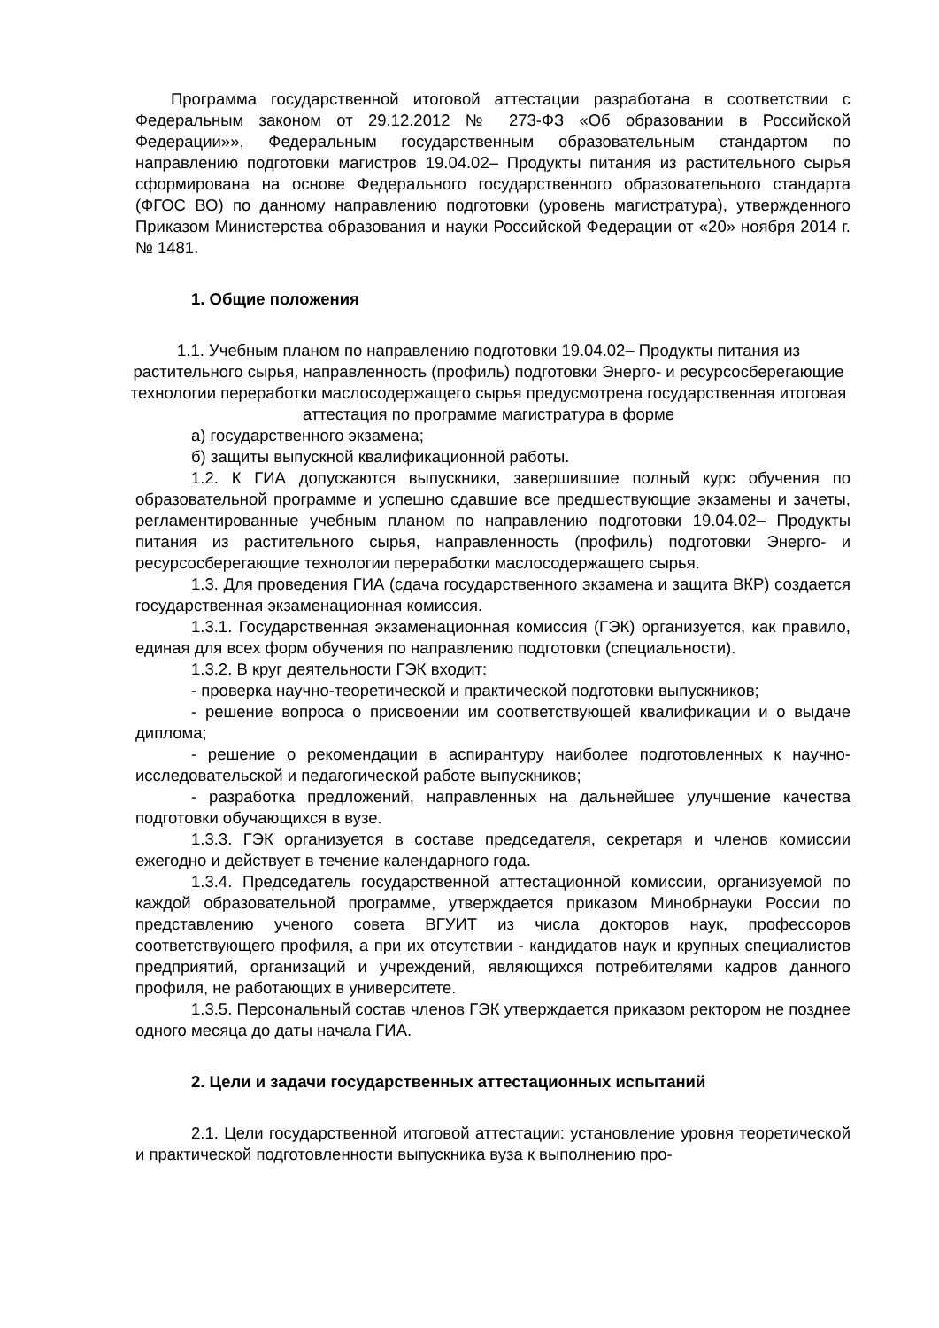Программа государственной итоговой аттестации разработана в соответствии с Федеральным законом от 29.12.2012 № 273-ФЗ «Об образовании в Российской Федерации»», Федеральным государственным образовательным стандартом по направлению подготовки магистров 19.04.02– Продукты питания из растительного сырья сформирована на основе Федерального государственного образовательного стандарта (ФГОС ВО) по данному направлению подготовки (уровень магистратура), утвержденного Приказом Министерства образования и науки Российской Федерации от «20» ноября 2014 г. № 1481.
1. Общие положения
1.1. Учебным планом по направлению подготовки 19.04.02– Продукты питания из растительного сырья, направленность (профиль) подготовки Энерго- и ресурсосберегающие технологии переработки маслосодержащего сырья предусмотрена государственная итоговая аттестация по программе магистратура в форме
а) государственного экзамена;
б) защиты выпускной квалификационной работы.
1.2. К ГИА допускаются выпускники, завершившие полный курс обучения по образовательной программе и успешно сдавшие все предшествующие экзамены и зачеты, регламентированные учебным планом по направлению подготовки 19.04.02– Продукты питания из растительного сырья, направленность (профиль) подготовки Энерго- и ресурсосберегающие технологии переработки маслосодержащего сырья.
1.3. Для проведения ГИА (сдача государственного экзамена и защита ВКР) создается государственная экзаменационная комиссия.
1.3.1. Государственная экзаменационная комиссия (ГЭК) организуется, как правило, единая для всех форм обучения по направлению подготовки (специальности).
1.3.2. В круг деятельности ГЭК входит:
- проверка научно-теоретической и практической подготовки выпускников;
- решение вопроса о присвоении им соответствующей квалификации и о выдаче диплома;
- решение о рекомендации в аспирантуру наиболее подготовленных к научно-исследовательской и педагогической работе выпускников;
- разработка предложений, направленных на дальнейшее улучшение качества подготовки обучающихся в вузе.
1.3.3. ГЭК организуется в составе председателя, секретаря и членов комиссии ежегодно и действует в течение календарного года.
1.3.4. Председатель государственной аттестационной комиссии, организуемой по каждой образовательной программе, утверждается приказом Минобрнауки России по представлению ученого совета ВГУИТ из числа докторов наук, профессоров соответствующего профиля, а при их отсутствии - кандидатов наук и крупных специалистов предприятий, организаций и учреждений, являющихся потребителями кадров данного профиля, не работающих в университете.
1.3.5. Персональный состав членов ГЭК утверждается приказом ректором не позднее одного месяца до даты начала ГИА.
2. Цели и задачи государственных аттестационных испытаний
2.1. Цели государственной итоговой аттестации: установление уровня теоретической и практической подготовленности выпускника вуза к выполнению про-